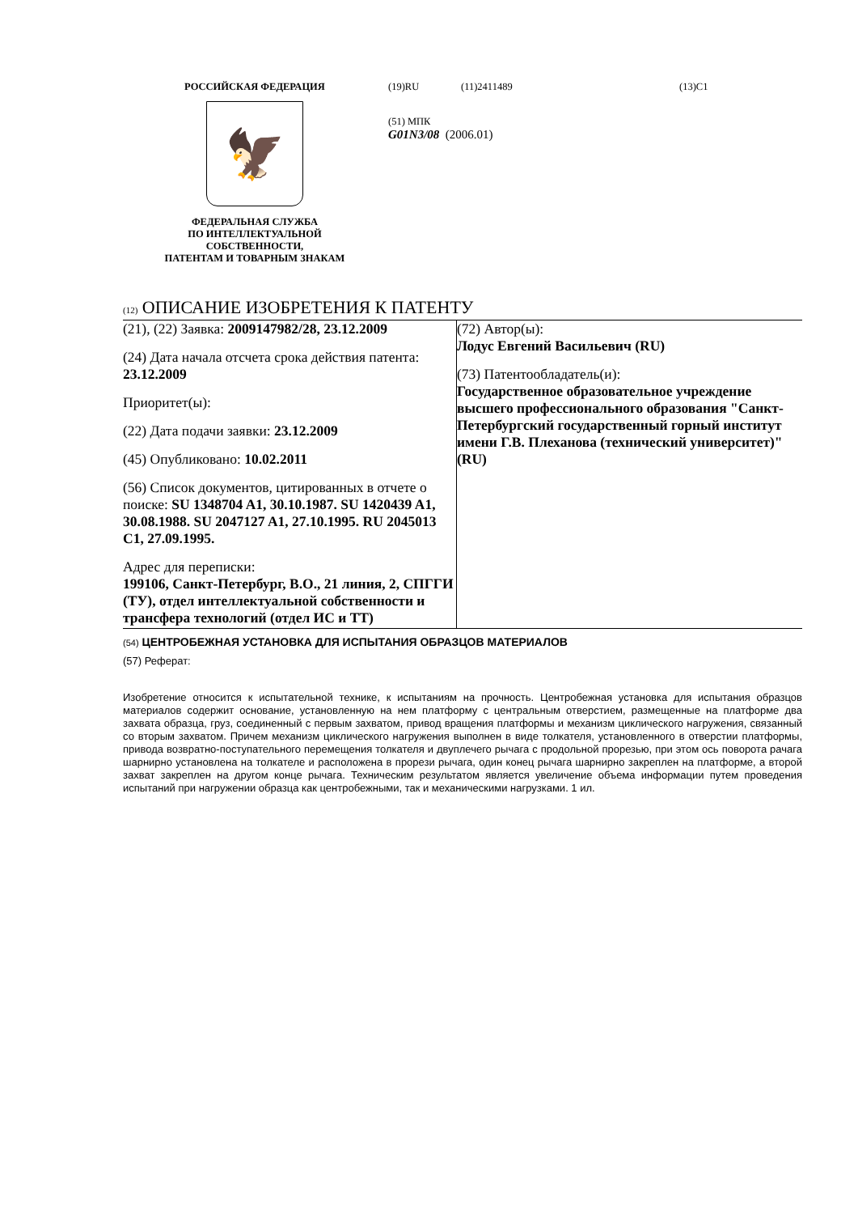РОССИЙСКАЯ ФЕДЕРАЦИЯ
🦅
ФЕДЕРАЛЬНАЯ СЛУЖБА
ПО ИНТЕЛЛЕКТУАЛЬНОЙ
СОБСТВЕННОСТИ,
ПАТЕНТАМ И ТОВАРНЫМ ЗНАКАМ
(19)RU (11)2411489 (13)C1
(51) МПК
G01N3/08 (2006.01)
(12) ОПИСАНИЕ ИЗОБРЕТЕНИЯ К ПАТЕНТУ
(21), (22) Заявка: 2009147982/28, 23.12.2009
(24) Дата начала отсчета срока действия патента:
23.12.2009
Приоритет(ы):
(22) Дата подачи заявки: 23.12.2009
(45) Опубликовано: 10.02.2011
(56) Список документов, цитированных в отчете о
поиске: SU 1348704 A1, 30.10.1987. SU 1420439 A1, 30.08.1988. SU 2047127 A1, 27.10.1995. RU 2045013 C1, 27.09.1995.
Адрес для переписки:
199106, Санкт-Петербург, В.О., 21 линия, 2, СПГГИ (ТУ), отдел интеллектуальной собственности и трансфера технологий (отдел ИС и ТТ)
(72) Автор(ы):
Лодус Евгений Васильевич (RU)
(73) Патентообладатель(и):
Государственное образовательное учреждение высшего профессионального образования "Санкт-Петербургский государственный горный институт имени Г.В. Плеханова (технический университет)" (RU)
(54) ЦЕНТРОБЕЖНАЯ УСТАНОВКА ДЛЯ ИСПЫТАНИЯ ОБРАЗЦОВ МАТЕРИАЛОВ
(57) Реферат:
Изобретение относится к испытательной технике, к испытаниям на прочность. Центробежная установка для испытания образцов материалов содержит основание, установленную на нем платформу с центральным отверстием, размещенные на платформе два захвата образца, груз, соединенный с первым захватом, привод вращения платформы и механизм циклического нагружения, связанный со вторым захватом. Причем механизм циклического нагружения выполнен в виде толкателя, установленного в отверстии платформы, привода возвратно-поступательного перемещения толкателя и двуплечего рычага с продольной прорезью, при этом ось поворота рачага шарнирно установлена на толкателе и расположена в прорези рычага, один конец рычага шарнирно закреплен на платформе, а второй захват закреплен на другом конце рычага. Техническим результатом является увеличение объема информации путем проведения испытаний при нагружении образца как центробежными, так и механическими нагрузками. 1 ил.